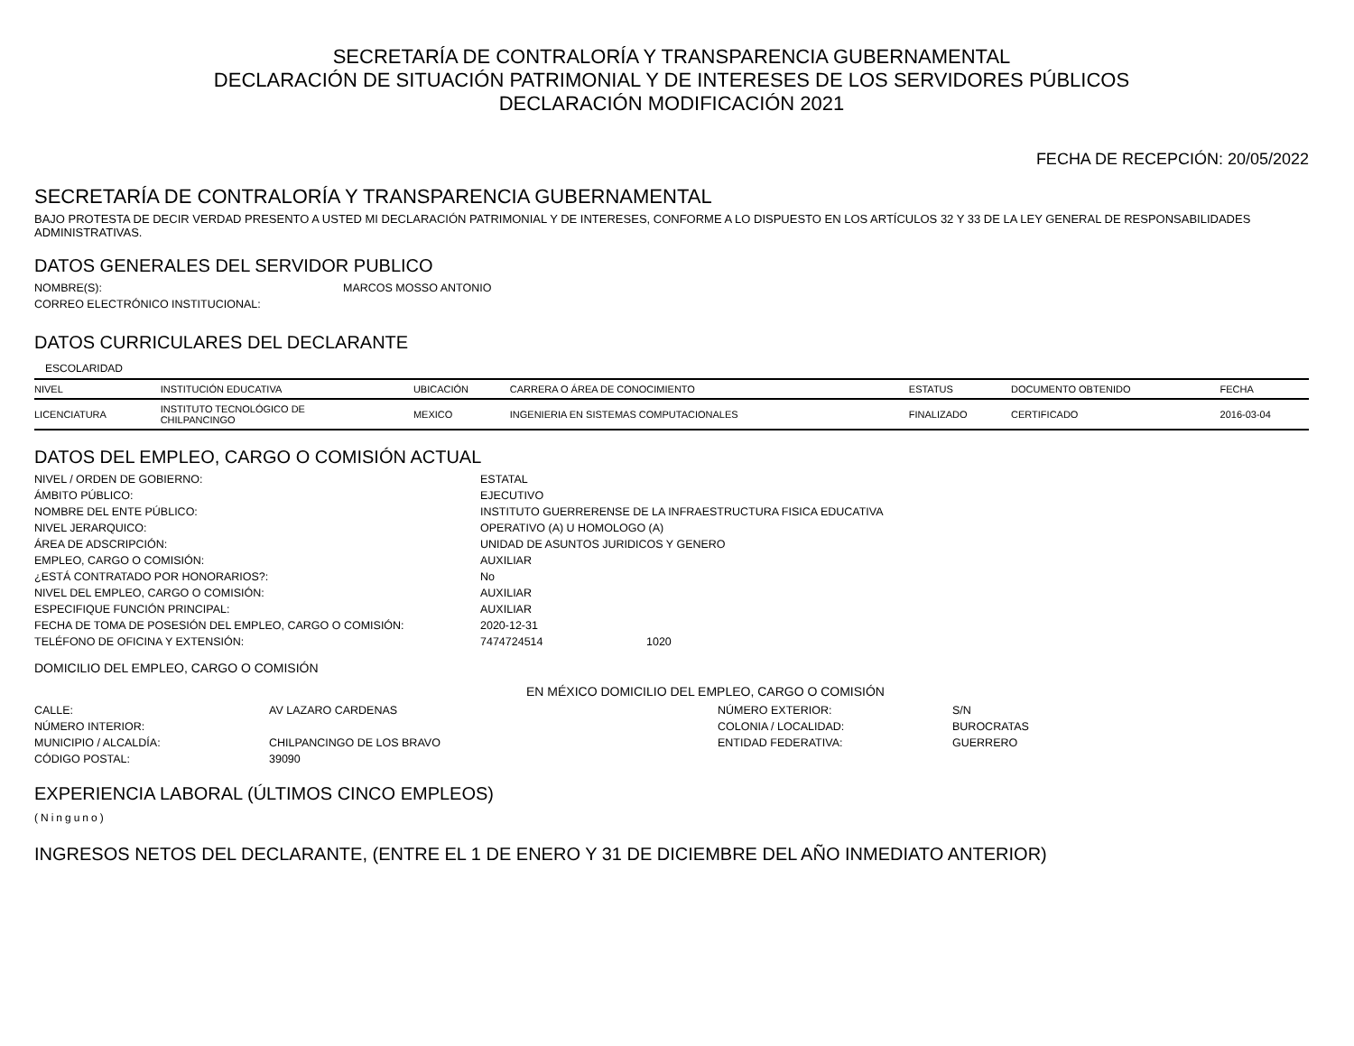SECRETARÍA DE CONTRALORÍA Y TRANSPARENCIA GUBERNAMENTAL
DECLARACIÓN DE SITUACIÓN PATRIMONIAL Y DE INTERESES DE LOS SERVIDORES PÚBLICOS
DECLARACIÓN MODIFICACIÓN 2021
FECHA DE RECEPCIÓN: 20/05/2022
SECRETARÍA DE CONTRALORÍA Y TRANSPARENCIA GUBERNAMENTAL
BAJO PROTESTA DE DECIR VERDAD PRESENTO A USTED MI DECLARACIÓN PATRIMONIAL Y DE INTERESES, CONFORME A LO DISPUESTO EN LOS ARTÍCULOS 32 Y 33 DE LA LEY GENERAL DE RESPONSABILIDADES ADMINISTRATIVAS.
DATOS GENERALES DEL SERVIDOR PUBLICO
| NOMBRE(S): | MARCOS MOSSO ANTONIO |
| CORREO ELECTRÓNICO INSTITUCIONAL: | |
DATOS CURRICULARES DEL DECLARANTE
ESCOLARIDAD
| NIVEL | INSTITUCIÓN EDUCATIVA | UBICACIÓN | CARRERA O ÁREA DE CONOCIMIENTO | ESTATUS | DOCUMENTO OBTENIDO | FECHA |
| --- | --- | --- | --- | --- | --- | --- |
| LICENCIATURA | INSTITUTO TECNOLÓGICO DE CHILPANCINGO | MEXICO | INGENIERIA EN SISTEMAS COMPUTACIONALES | FINALIZADO | CERTIFICADO | 2016-03-04 |
DATOS DEL EMPLEO, CARGO O COMISIÓN ACTUAL
| NIVEL / ORDEN DE GOBIERNO: | ESTATAL | |
| ÁMBITO PÚBLICO: | EJECUTIVO | |
| NOMBRE DEL ENTE PÚBLICO: | INSTITUTO GUERRERENSE DE LA INFRAESTRUCTURA FISICA EDUCATIVA | |
| NIVEL JERARQUICO: | OPERATIVO (A) U HOMOLOGO (A) | |
| ÁREA DE ADSCRIPCIÓN: | UNIDAD DE ASUNTOS JURIDICOS Y GENERO | |
| EMPLEO, CARGO O COMISIÓN: | AUXILIAR | |
| ¿ESTÁ CONTRATADO POR HONORARIOS?: | No | |
| NIVEL DEL EMPLEO, CARGO O COMISIÓN: | AUXILIAR | |
| ESPECIFIQUE FUNCIÓN PRINCIPAL: | AUXILIAR | |
| FECHA DE TOMA DE POSESIÓN DEL EMPLEO, CARGO O COMISIÓN: | 2020-12-31 | |
| TELÉFONO DE OFICINA Y EXTENSIÓN: | 7474724514 | 1020 |
DOMICILIO DEL EMPLEO, CARGO O COMISIÓN
EN MÉXICO DOMICILIO DEL EMPLEO, CARGO O COMISIÓN
| CALLE: | AV LAZARO CARDENAS | NÚMERO EXTERIOR: | S/N |
| NÚMERO INTERIOR: | | COLONIA / LOCALIDAD: | BUROCRATAS |
| MUNICIPIO / ALCALDÍA: | CHILPANCINGO DE LOS BRAVO | ENTIDAD FEDERATIVA: | GUERRERO |
| CÓDIGO POSTAL: | 39090 | | |
EXPERIENCIA LABORAL (ÚLTIMOS CINCO EMPLEOS)
(Ninguno)
INGRESOS NETOS DEL DECLARANTE, (ENTRE EL 1 DE ENERO Y 31 DE DICIEMBRE DEL AÑO INMEDIATO ANTERIOR)